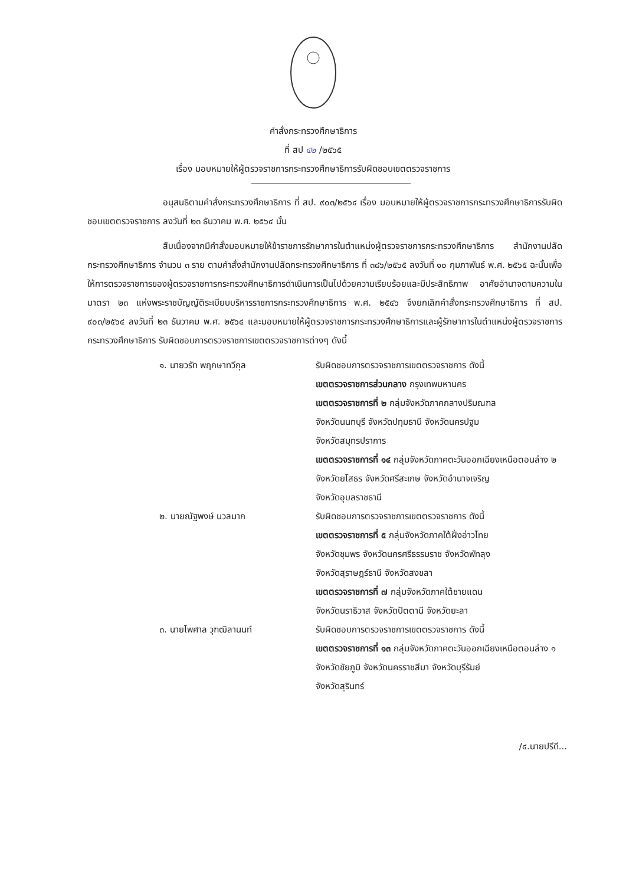คำสั่งกระทรวงศึกษาธิการ
ที่ สป ๔๒ /๒๕๖๕
เรื่อง มอบหมายให้ผู้ตรวจราชการกระทรวงศึกษาธิการรับผิดชอบเขตตรวจราชการ
อนุสนธิตามคำสั่งกระทรวงศึกษาธิการ ที่ สป. ๙๐๓/๒๕๖๔ เรื่อง มอบหมายให้ผู้ตรวจราชการกระทรวงศึกษาธิการรับผิดชอบเขตตรวจราชการ ลงวันที่ ๒๓ ธันวาคม พ.ศ. ๒๕๖๔ นั้น
สืบเนื่องจากมีคำสั่งมอบหมายให้ข้าราชการรักษาการในตำแหน่งผู้ตรวจราชการกระทรวงศึกษาธิการ สำนักงานปลัดกระทรวงศึกษาธิการ จำนวน ๓ ราย ตามคำสั่งสำนักงานปลัดกระทรวงศึกษาธิการ ที่ ๓๘๖/๒๕๖๕ ลงวันที่ ๑๐ กุมภาพันธ์ พ.ศ. ๒๕๖๕ ฉะนั้นเพื่อให้การตรวจราชการของผู้ตรวจราชการกระทรวงศึกษาธิการดำเนินการเป็นไปด้วยความเรียบร้อยและมีประสิทธิภาพ อาศัยอำนาจตามความในมาตรา ๒๓ แห่งพระราชบัญญัติระเบียบบริหารราชการกระทรวงศึกษาธิการ พ.ศ. ๒๕๔๖ จึงยกเลิกคำสั่งกระทรวงศึกษาธิการ ที่ สป. ๙๐๓/๒๕๖๔ ลงวันที่ ๒๓ ธันวาคม พ.ศ. ๒๕๖๔ และมอบหมายให้ผู้ตรวจราชการกระทรวงศึกษาธิการและผู้รักษาการในตำแหน่งผู้ตรวจราชการกระทรวงศึกษาธิการ รับผิดชอบการตรวจราชการเขตตรวจราชการต่างๆ ดังนี้
๑. นายวรัท พฤกษาทวีกุล รับผิดชอบการตรวจราชการเขตตรวจราชการ ดังนี้
เขตตรวจราชการส่วนกลาง กรุงเทพมหานคร
เขตตรวจราชการที่ ๒ กลุ่มจังหวัดภาคกลางปริมณฑล
จังหวัดนนทบุรี จังหวัดปทุมธานี จังหวัดนครปฐม
จังหวัดสมุทรปราการ
เขตตรวจราชการที่ ๑๔ กลุ่มจังหวัดภาคตะวันออกเฉียงเหนือตอนล่าง ๒
จังหวัดยโสธร จังหวัดศรีสะเกษ จังหวัดอำนาจเจริญ
จังหวัดอุบลราชธานี
๒. นายณัฐพงษ์ นวลมาก รับผิดชอบการตรวจราชการเขตตรวจราชการ ดังนี้
เขตตรวจราชการที่ ๕ กลุ่มจังหวัดภาคใต้ฝั่งอ่าวไทย
จังหวัดชุมพร จังหวัดนครศรีธรรมราช จังหวัดพัทลุง
จังหวัดสุราษฎร์ธานี จังหวัดสงขลา
เขตตรวจราชการที่ ๗ กลุ่มจังหวัดภาคใต้ชายแดน
จังหวัดนราธิวาส จังหวัดปัตตานี จังหวัดยะลา
๓. นายไพศาล วุฑฒิลานนท์ รับผิดชอบการตรวจราชการเขตตรวจราชการ ดังนี้
เขตตรวจราชการที่ ๑๓ กลุ่มจังหวัดภาคตะวันออกเฉียงเหนือตอนล่าง ๑
จังหวัดชัยภูมิ จังหวัดนครราชสีมา จังหวัดบุรีรัมย์
จังหวัดสุรินทร์
/๔.นายปรีดี...